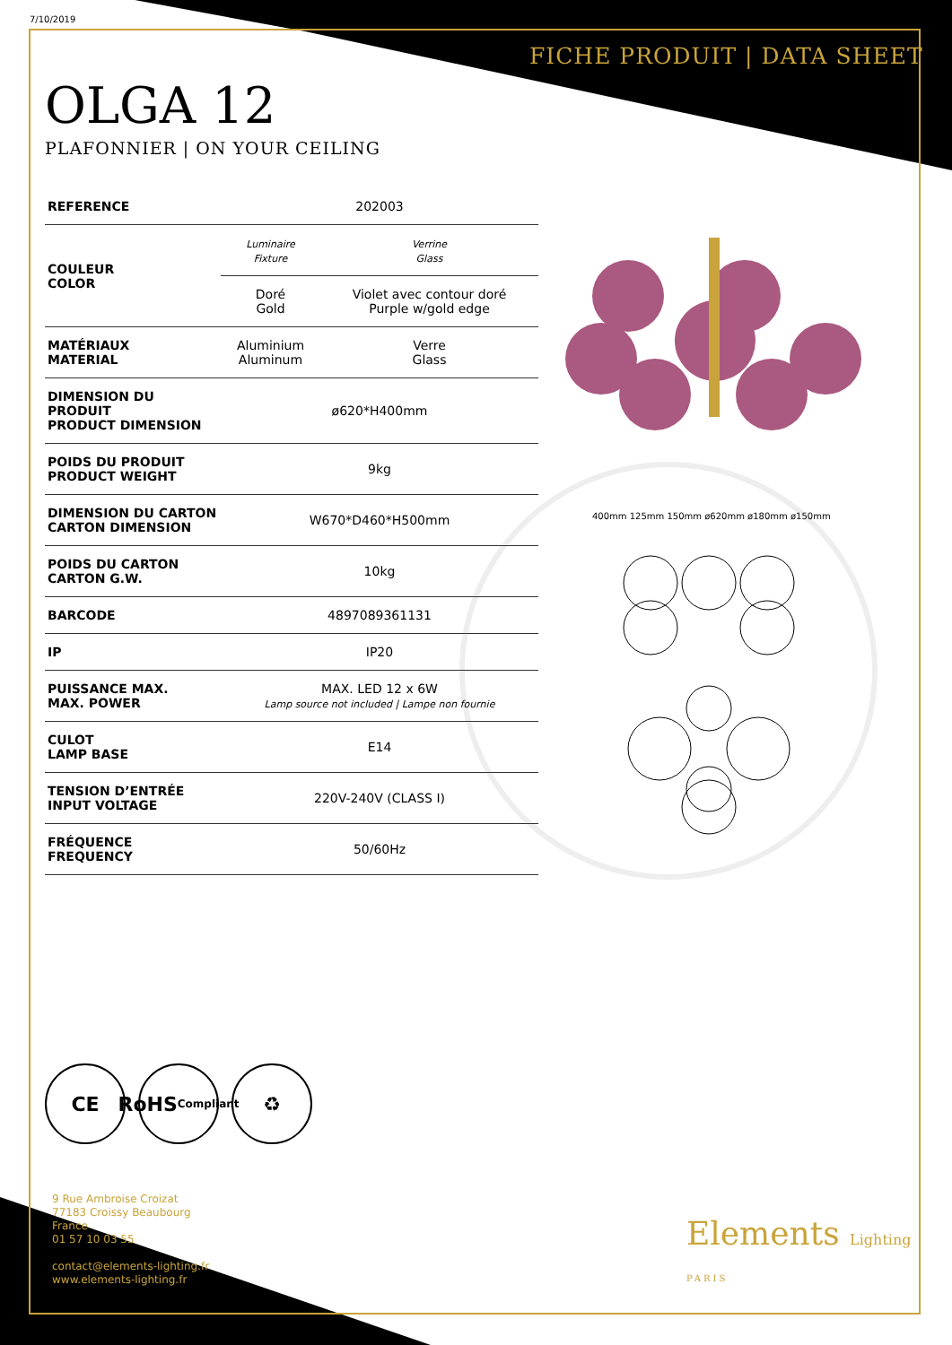7/10/2019
FICHE PRODUIT | DATA SHEET
OLGA 12
PLAFONNIER | ON YOUR CEILING
| REFERENCE | 202003 | |
| COULEUR COLOR | Luminaire Fixture | Verrine Glass |
| | Doré Gold | Violet avec contour doré Purple w/gold edge |
| MATÉRIAUX MATERIAL | Aluminium Aluminum | Verre Glass |
| DIMENSION DU PRODUIT PRODUCT DIMENSION | ø620*H400mm | |
| POIDS DU PRODUIT PRODUCT WEIGHT | 9kg | |
| DIMENSION DU CARTON CARTON DIMENSION | W670*D460*H500mm | |
| POIDS DU CARTON CARTON G.W. | 10kg | |
| BARCODE | 4897089361131 | |
| IP | IP20 | |
| PUISSANCE MAX. MAX. POWER | MAX. LED 12 x 6W Lamp source not included / Lampe non fournie | |
| CULOT LAMP BASE | E14 | |
| TENSION D’ENTRÉE INPUT VOLTAGE | 220V-240V (CLASS I) | |
| FRÉQUENCE FREQUENCY | 50/60Hz | |
400mm 125mm 150mm ø620mm ø180mm ø150mm
CE RoHS
Compliant
♻
9 Rue Ambroise Croizat
77183 Croissy Beaubourg
France
01 57 10 03 55
contact@elements-lighting.fr
www.elements-lighting.fr
Elements Lighting
PARIS